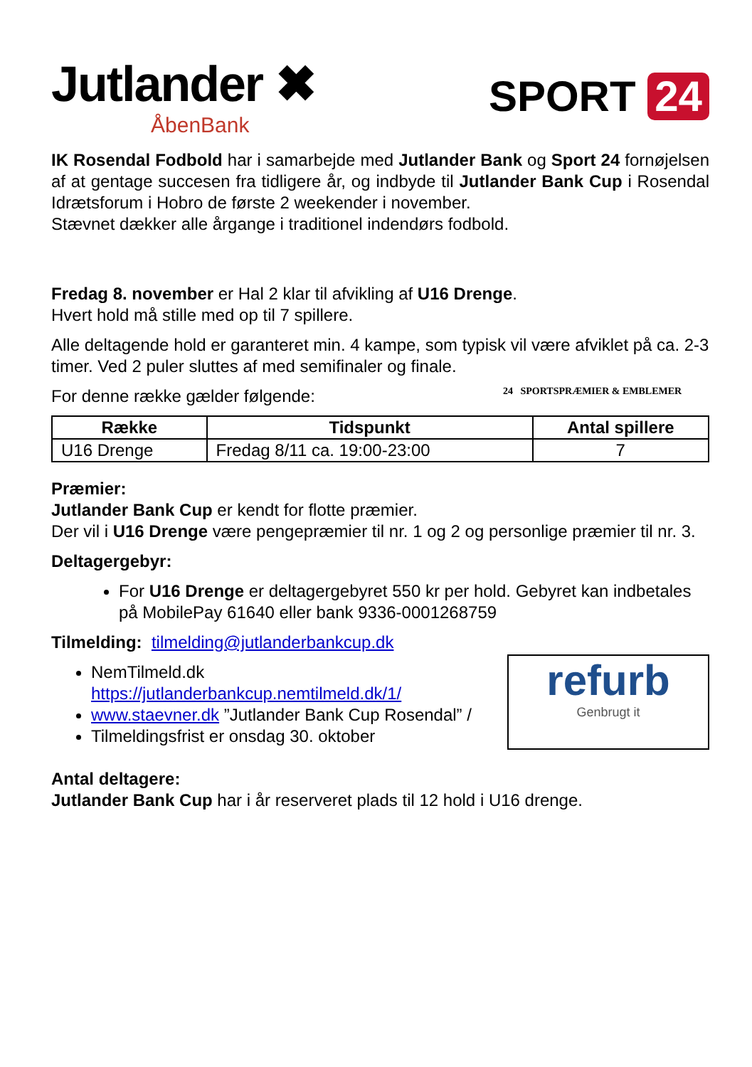Jutlander ✖
ÅbenBank
SPORT 24
IK Rosendal Fodbold har i samarbejde med Jutlander Bank og Sport 24 fornøjelsen af at gentage succesen fra tidligere år, og indbyde til Jutlander Bank Cup i Rosendal Idrætsforum i Hobro de første 2 weekender i november.
Stævnet dækker alle årgange i traditionel indendørs fodbold.
Fredag 8. november er Hal 2 klar til afvikling af U16 Drenge.
Hvert hold må stille med op til 7 spillere.
Alle deltagende hold er garanteret min. 4 kampe, som typisk vil være afviklet på ca. 2-3 timer. Ved 2 puler sluttes af med semifinaler og finale.
24 SPORTSPRÆMIER & EMBLEMER
For denne række gælder følgende:
| Række | Tidspunkt | Antal spillere |
| --- | --- | --- |
| U16 Drenge | Fredag 8/11 ca. 19:00-23:00 | 7 |
Præmier:
Jutlander Bank Cup er kendt for flotte præmier.
Der vil i U16 Drenge være pengepræmier til nr. 1 og 2 og personlige præmier til nr. 3.
Deltagergebyr:
For U16 Drenge er deltagergebyret 550 kr per hold. Gebyret kan indbetales på MobilePay 61640 eller bank 9336-0001268759
Tilmelding: tilmelding@jutlanderbankcup.dk
refurb
Genbrugt it
NemTilmeld.dk https://jutlanderbankcup.nemtilmeld.dk/1/
www.staevner.dk ”Jutlander Bank Cup Rosendal” /
Tilmeldingsfrist er onsdag 30. oktober
Antal deltagere:
Jutlander Bank Cup har i år reserveret plads til 12 hold i U16 drenge.